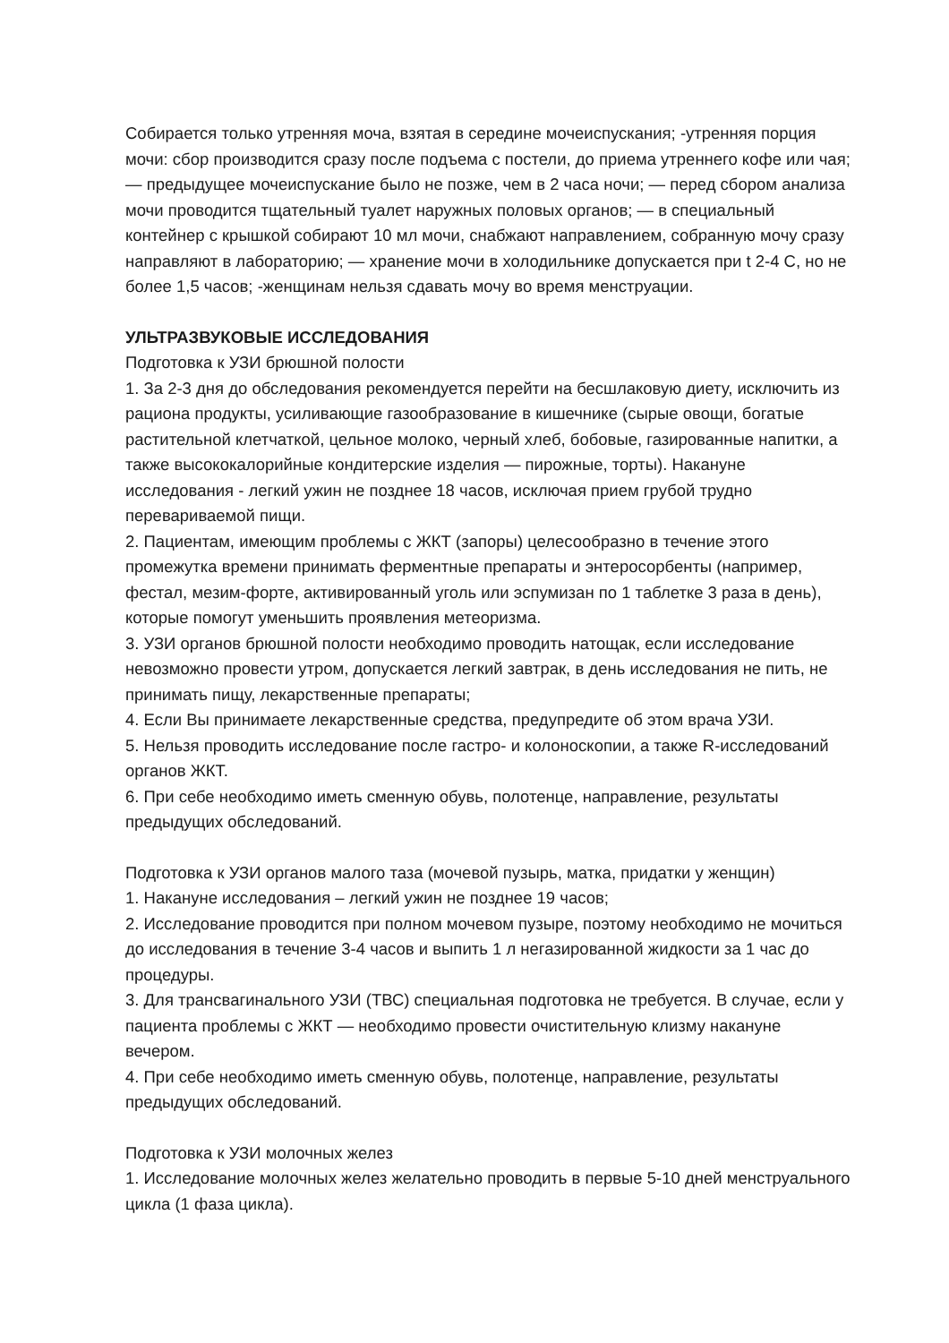Собирается только утренняя моча, взятая в середине мочеиспускания; -утренняя порция мочи: сбор производится сразу после подъема с постели, до приема утреннего кофе или чая; — предыдущее мочеиспускание было не позже, чем в 2 часа ночи; — перед сбором анализа мочи проводится тщательный туалет наружных половых органов; — в специальный контейнер с крышкой собирают 10 мл мочи, снабжают направлением, собранную мочу сразу направляют в лабораторию; — хранение мочи в холодильнике допускается при t 2-4 С, но не более 1,5 часов; -женщинам нельзя сдавать мочу во время менструации.
УЛЬТРАЗВУКОВЫЕ ИССЛЕДОВАНИЯ
Подготовка к УЗИ брюшной полости
1. За 2-3 дня до обследования рекомендуется перейти на бесшлаковую диету, исключить из рациона продукты, усиливающие газообразование в кишечнике (сырые овощи, богатые растительной клетчаткой, цельное молоко, черный хлеб, бобовые, газированные напитки, а также высококалорийные кондитерские изделия — пирожные, торты). Накануне исследования - легкий ужин не позднее 18 часов, исключая прием грубой трудно перевариваемой пищи.
2. Пациентам, имеющим проблемы с ЖКТ (запоры) целесообразно в течение этого промежутка времени принимать ферментные препараты и энтеросорбенты (например, фестал, мезим-форте, активированный уголь или эспумизан по 1 таблетке 3 раза в день), которые помогут уменьшить проявления метеоризма.
3. УЗИ органов брюшной полости необходимо проводить натощак, если исследование невозможно провести утром, допускается легкий завтрак, в день исследования не пить, не принимать пищу, лекарственные препараты;
4. Если Вы принимаете лекарственные средства, предупредите об этом врача УЗИ.
5. Нельзя проводить исследование после гастро- и колоноскопии, а также R-исследований органов ЖКТ.
6. При себе необходимо иметь сменную обувь, полотенце, направление, результаты предыдущих обследований.
Подготовка к УЗИ органов малого таза (мочевой пузырь, матка, придатки у женщин)
1. Накануне исследования – легкий ужин не позднее 19 часов;
2. Исследование проводится при полном мочевом пузыре, поэтому необходимо не мочиться до исследования в течение 3-4 часов и выпить 1 л негазированной жидкости за 1 час до процедуры.
3. Для трансвагинального УЗИ (ТВС) специальная подготовка не требуется. В случае, если у пациента проблемы с ЖКТ — необходимо провести очистительную клизму накануне вечером.
4. При себе необходимо иметь сменную обувь, полотенце, направление, результаты предыдущих обследований.
Подготовка к УЗИ молочных желез
1. Исследование молочных желез желательно проводить в первые 5-10 дней менструального цикла (1 фаза цикла).